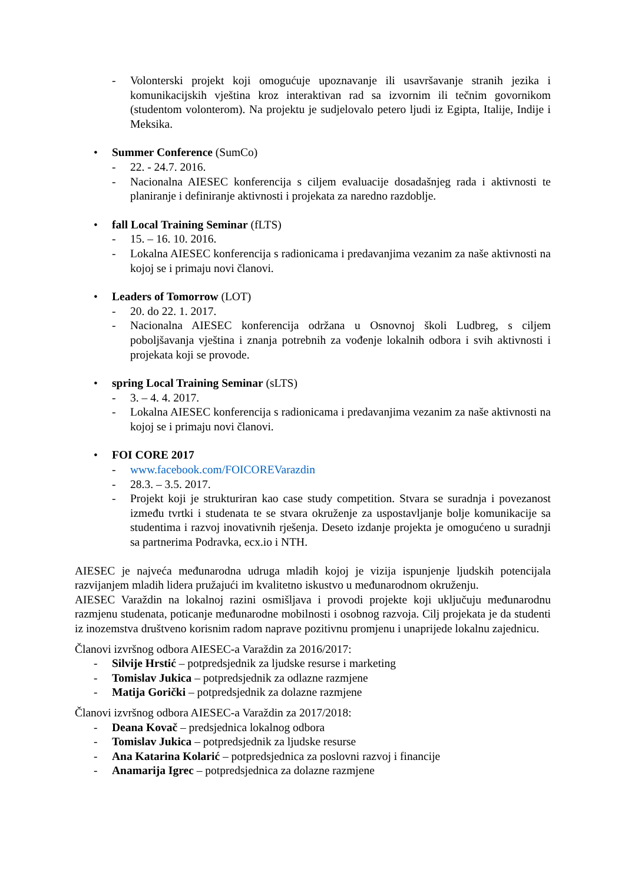- Volonterski projekt koji omogućuje upoznavanje ili usavršavanje stranih jezika i komunikacijskih vještina kroz interaktivan rad sa izvornim ili tečnim govornikom (studentom volonterom). Na projektu je sudjelovalo petero ljudi iz Egipta, Italije, Indije i Meksika.
• Summer Conference (SumCo)
- 22. - 24.7. 2016.
- Nacionalna AIESEC konferencija s ciljem evaluacije dosadašnjeg rada i aktivnosti te planiranje i definiranje aktivnosti i projekata za naredno razdoblje.
• fall Local Training Seminar (fLTS)
- 15. – 16. 10. 2016.
- Lokalna AIESEC konferencija s radionicama i predavanjima vezanim za naše aktivnosti na kojoj se i primaju novi članovi.
• Leaders of Tomorrow (LOT)
- 20. do 22. 1. 2017.
- Nacionalna AIESEC konferencija održana u Osnovnoj školi Ludbreg, s ciljem poboljšavanja vještina i znanja potrebnih za vođenje lokalnih odbora i svih aktivnosti i projekata koji se provode.
• spring Local Training Seminar (sLTS)
- 3. – 4. 4. 2017.
- Lokalna AIESEC konferencija s radionicama i predavanjima vezanim za naše aktivnosti na kojoj se i primaju novi članovi.
• FOI CORE 2017
- www.facebook.com/FOICOREVarazdin
- 28.3. – 3.5. 2017.
- Projekt koji je strukturiran kao case study competition. Stvara se suradnja i povezanost između tvrtki i studenata te se stvara okruženje za uspostavljanje bolje komunikacije sa studentima i razvoj inovativnih rješenja. Deseto izdanje projekta je omogućeno u suradnji sa partnerima Podravka, ecx.io i NTH.
AIESEC je najveća međunarodna udruga mladih kojoj je vizija ispunjenje ljudskih potencijala razvijanjem mladih lidera pružajući im kvalitetno iskustvo u međunarodnom okruženju.
AIESEC Varaždin na lokalnoj razini osmišljava i provodi projekte koji uključuju međunarodnu razmjenu studenata, poticanje međunarodne mobilnosti i osobnog razvoja. Cilj projekata je da studenti iz inozemstva društveno korisnim radom naprave pozitivnu promjenu i unaprijede lokalnu zajednicu.
Članovi izvršnog odbora AIESEC-a Varaždin za 2016/2017:
- Silvije Hrstić – potpredsjednik za ljudske resurse i marketing
- Tomislav Jukica – potpredsjednik za odlazne razmjene
- Matija Gorički – potpredsjednik za dolazne razmjene
Članovi izvršnog odbora AIESEC-a Varaždin za 2017/2018:
- Deana Kovač – predsjednica lokalnog odbora
- Tomislav Jukica – potpredsjednik za ljudske resurse
- Ana Katarina Kolarić – potpredsjednica za poslovni razvoj i financije
- Anamarija Igrec – potpredsjednica za dolazne razmjene